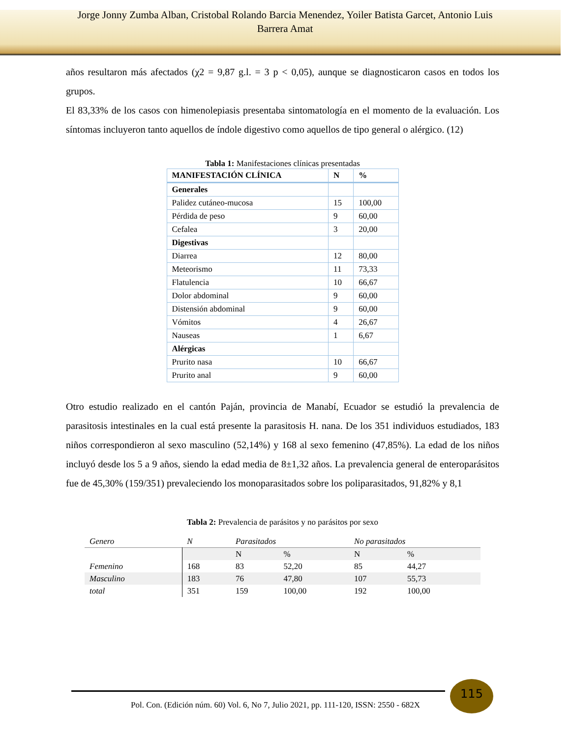Jorge Jonny Zumba Alban, Cristobal Rolando Barcia Menendez, Yoiler Batista Garcet, Antonio Luis
Barrera Amat
años resultaron más afectados (χ2 = 9,87 g.l. = 3 p < 0,05), aunque se diagnosticaron casos en todos los grupos.
El 83,33% de los casos con himenolepiasis presentaba sintomatología en el momento de la evaluación. Los síntomas incluyeron tanto aquellos de índole digestivo como aquellos de tipo general o alérgico. (12)
Tabla 1: Manifestaciones clínicas presentadas
| MANIFESTACIÓN CLÍNICA | N | % |
| --- | --- | --- |
| Generales | | |
| Palidez cutáneo-mucosa | 15 | 100,00 |
| Pérdida de peso | 9 | 60,00 |
| Cefalea | 3 | 20,00 |
| Digestivas | | |
| Diarrea | 12 | 80,00 |
| Meteorismo | 11 | 73,33 |
| Flatulencia | 10 | 66,67 |
| Dolor abdominal | 9 | 60,00 |
| Distensión abdominal | 9 | 60,00 |
| Vómitos | 4 | 26,67 |
| Nauseas | 1 | 6,67 |
| Alérgicas | | |
| Prurito nasa | 10 | 66,67 |
| Prurito anal | 9 | 60,00 |
Otro estudio realizado en el cantón Paján, provincia de Manabí, Ecuador se estudió la prevalencia de parasitosis intestinales en la cual está presente la parasitosis H. nana. De los 351 individuos estudiados, 183 niños correspondieron al sexo masculino (52,14%) y 168 al sexo femenino (47,85%). La edad de los niños incluyó desde los 5 a 9 años, siendo la edad media de 8±1,32 años. La prevalencia general de enteroparásitos fue de 45,30% (159/351) prevaleciendo los monoparasitados sobre los poliparasitados, 91,82% y 8,1
Tabla 2: Prevalencia de parásitos y no parásitos por sexo
| Genero | N | Parasitados | | No parasitados | |
| | | N | % | N | % |
| Femenino | 168 | 83 | 52,20 | 85 | 44,27 |
| Masculino | 183 | 76 | 47,80 | 107 | 55,73 |
| total | 351 | 159 | 100,00 | 192 | 100,00 |
115
Pol. Con. (Edición núm. 60) Vol. 6, No 7, Julio 2021, pp. 111-120, ISSN: 2550 - 682X